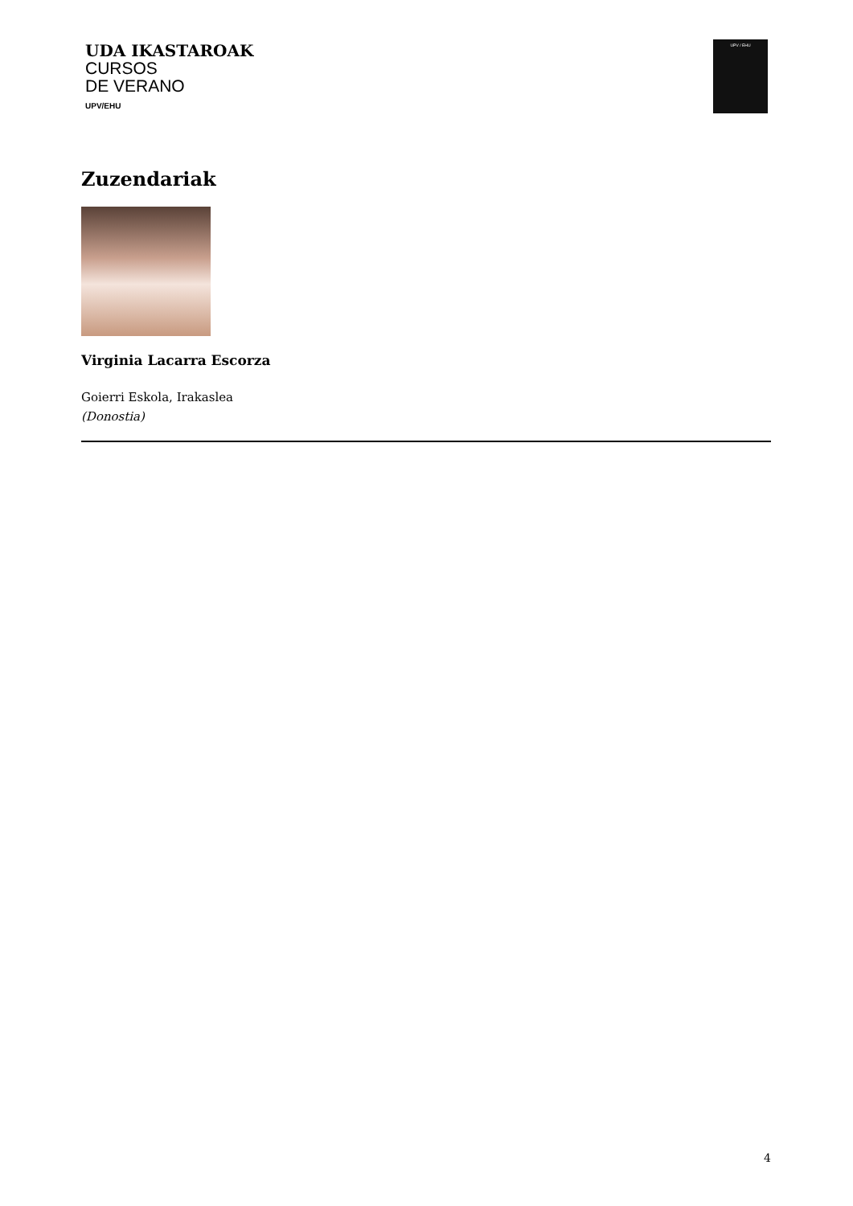UDA IKASTAROAK
CURSOS
DE VERANO
UPV/EHU
UPV / EHU
Zuzendariak
Virginia Lacarra Escorza
Goierri Eskola, Irakaslea
(Donostia)
4